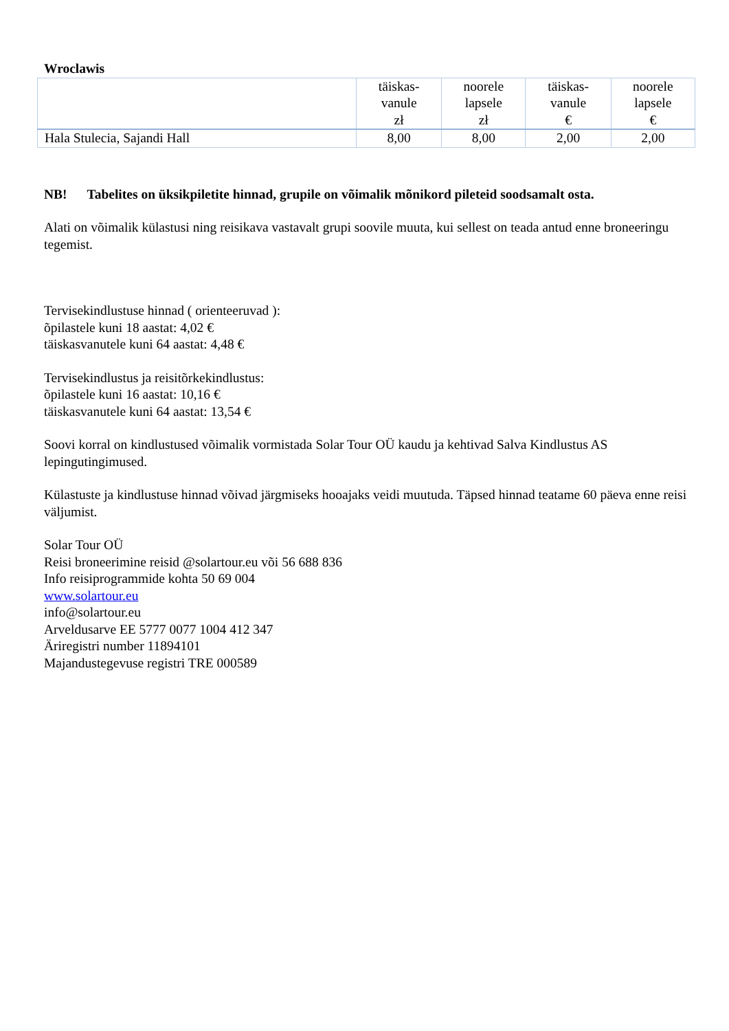Wroclawis
| | täiskas- vanule zł | noorele lapsele zł | täiskas- vanule € | noorele lapsele € |
| --- | --- | --- | --- | --- |
| Hala Stulecia, Sajandi Hall | 8,00 | 8,00 | 2,00 | 2,00 |
NB! Tabelites on üksikpiletite hinnad, grupile on võimalik mõnikord pileteid soodsamalt osta.
Alati on võimalik külastusi ning reisikava vastavalt grupi soovile muuta, kui sellest on teada antud enne broneeringu tegemist.
Tervisekindlustuse hinnad ( orienteeruvad ):
õpilastele kuni 18 aastat: 4,02 €
täiskasvanutele kuni 64 aastat: 4,48 €
Tervisekindlustus ja reisitõrkekindlustus:
õpilastele kuni 16 aastat: 10,16 €
täiskasvanutele kuni 64 aastat: 13,54 €
Soovi korral on kindlustused võimalik vormistada Solar Tour OÜ kaudu ja kehtivad Salva Kindlustus AS lepingutingimused.
Külastuste ja kindlustuse hinnad võivad järgmiseks hooajaks veidi muutuda. Täpsed hinnad teatame 60 päeva enne reisi väljumist.
Solar Tour OÜ
Reisi broneerimine reisid @solartour.eu või 56 688 836
Info reisiprogrammide kohta 50 69 004
www.solartour.eu
info@solartour.eu
Arveldusarve EE 5777 0077 1004 412 347
Äriregistri number 11894101
Majandustegevuse registri TRE 000589